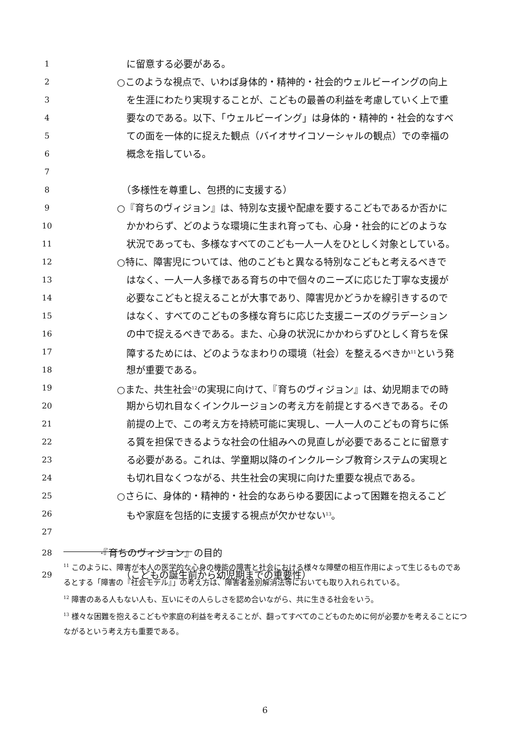1 に留意する必要がある。
2 ○このような視点で、いわば身体的・精神的・社会的ウェルビーイングの向上
3 を生涯にわたり実現することが、こどもの最善の利益を考慮していく上で重
4 要なのである。以下、「ウェルビーイング」は身体的・精神的・社会的なすべ
5 ての面を一体的に捉えた観点（バイオサイコソーシャルの観点）での幸福の
6 概念を指している。
7
8 （多様性を尊重し、包摂的に支援する）
9 ○『育ちのヴィジョン』は、特別な支援や配慮を要するこどもであるか否かに
10 かかわらず、どのような環境に生まれ育っても、心身・社会的にどのような
11 状況であっても、多様なすべてのこども一人一人をひとしく対象としている。
12 ○特に、障害児については、他のこどもと異なる特別なこどもと考えるべきで
13 はなく、一人一人多様である育ちの中で個々のニーズに応じた丁寧な支援が
14 必要なこどもと捉えることが大事であり、障害児かどうかを線引きするので
15 はなく、すべてのこどもの多様な育ちに応じた支援ニーズのグラデーション
16 の中で捉えるべきである。また、心身の状況にかかわらずひとしく育ちを保
17 障するためには、どのようなまわりの環境（社会）を整えるべきか<sup>11</sup>という発
18 想が重要である。
19 ○また、共生社会<sup>12</sup>の実現に向けて、『育ちのヴィジョン』は、幼児期までの時
20 期から切れ目なくインクルージョンの考え方を前提とするべきである。その
21 前提の上で、この考え方を持続可能に実現し、一人一人のこどもの育ちに係
22 る質を担保できるような社会の仕組みへの見直しが必要であることに留意す
23 る必要がある。これは、学童期以降のインクルーシブ教育システムの実現と
24 も切れ目なくつながる、共生社会の実現に向けた重要な視点である。
25 ○さらに、身体的・精神的・社会的なあらゆる要因によって困難を抱えるこど
26 もや家庭を包括的に支援する視点が欠かせない<sup>13</sup>。
27
28 ·『育ちのヴィジョン』の目的
29 （こどもの誕生前から幼児期までの重要性）
<sup>11</sup> このように、障害が本人の医学的な心身の機能の障害と社会における様々な障壁の相互作用によって生じるものであるとする「障害の『社会モデル』」の考え方は、障害者差別解消法等においても取り入れられている。
<sup>12</sup> 障害のある人もない人も、互いにその人らしさを認め合いながら、共に生きる社会をいう。
<sup>13</sup> 様々な困難を抱えるこどもや家庭の利益を考えることが、翻ってすべてのこどものために何が必要かを考えることにつながるという考え方も重要である。
6